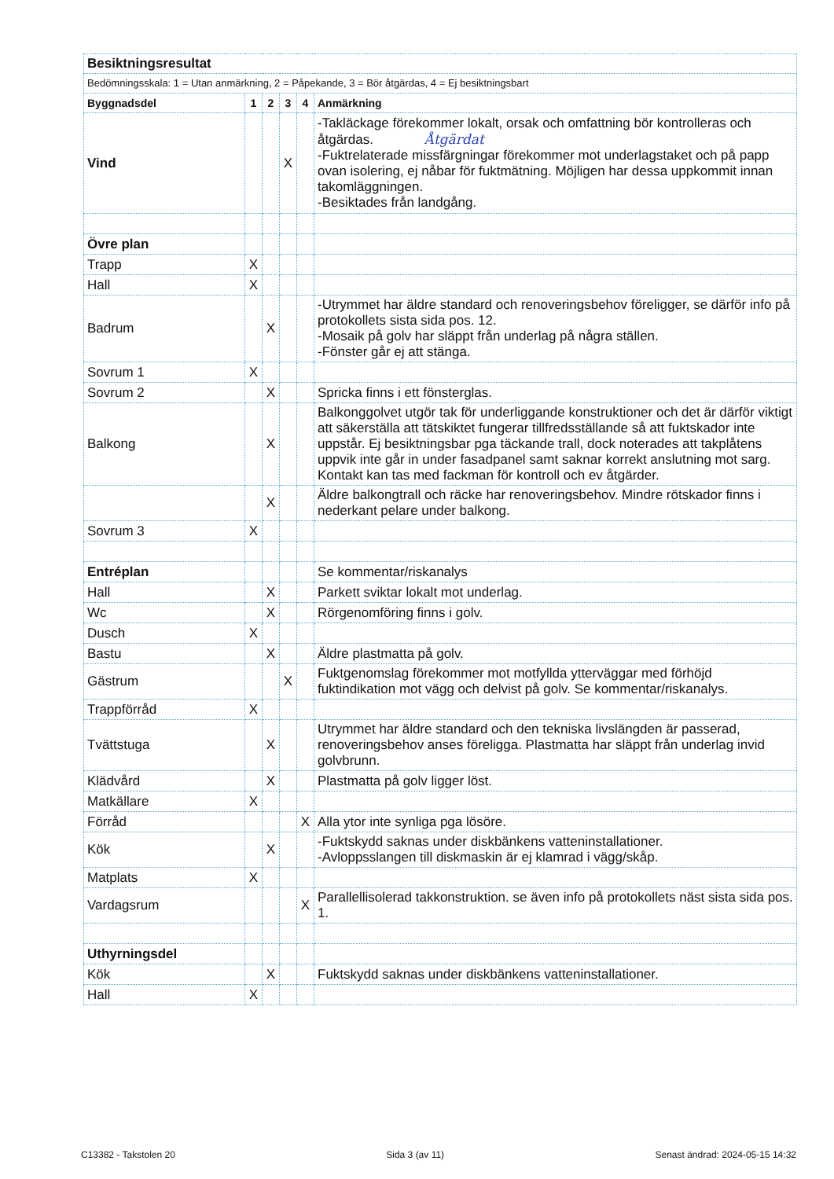| Besiktningsresultat | | | | | |
| Bedömningsskala: 1 = Utan anmärkning, 2 = Påpekande, 3 = Bör åtgärdas, 4 = Ej besiktningsbart | | | | | |
| Byggnadsdel | 1 | 2 | 3 | 4 | Anmärkning |
| Vind | | | X | | -Takläckage förekommer lokalt, orsak och omfattning bör kontrolleras och åtgärdas. Åtgärdat -Fuktrelaterade missfärgningar förekommer mot underlagstaket och på papp ovan isolering, ej nåbar för fuktmätning. Möjligen har dessa uppkommit innan takomläggningen. -Besiktades från landgång. |
| Övre plan | | | | | |
| Trapp | X | | | | |
| Hall | X | | | | |
| Badrum | | X | | | -Utrymmet har äldre standard och renoveringsbehov föreligger, se därför info på protokollets sista sida pos. 12. -Mosaik på golv har släppt från underlag på några ställen. -Fönster går ej att stänga. |
| Sovrum 1 | X | | | | |
| Sovrum 2 | | X | | | Spricka finns i ett fönsterglas. |
| Balkong | | X | | | Balkonggolvet utgör tak för underliggande konstruktioner och det är därför viktigt att säkerställa att tätskiktet fungerar tillfredsställande så att fuktskador inte uppstår. Ej besiktningsbar pga täckande trall, dock noterades att takplåtens uppvik inte går in under fasadpanel samt saknar korrekt anslutning mot sarg. Kontakt kan tas med fackman för kontroll och ev åtgärder. |
| | | X | | | Äldre balkongtrall och räcke har renoveringsbehov. Mindre rötskador finns i nederkant pelare under balkong. |
| Sovrum 3 | X | | | | |
| Entréplan | | | | | Se kommentar/riskanalys |
| Hall | | X | | | Parkett sviktar lokalt mot underlag. |
| Wc | | X | | | Rörgenomföring finns i golv. |
| Dusch | X | | | | |
| Bastu | | X | | | Äldre plastmatta på golv. |
| Gästrum | | | X | | Fuktgenomslag förekommer mot motfyllda ytterväggar med förhöjd fuktindikation mot vägg och delvist på golv. Se kommentar/riskanalys. |
| Trappförråd | X | | | | |
| Tvättstuga | | X | | | Utrymmet har äldre standard och den tekniska livslängden är passerad, renoveringsbehov anses föreligga. Plastmatta har släppt från underlag invid golvbrunn. |
| Klädvård | | X | | | Plastmatta på golv ligger löst. |
| Matkällare | X | | | | |
| Förråd | | | | X | Alla ytor inte synliga pga lösöre. |
| Kök | | X | | | -Fuktskydd saknas under diskbänkens vatteninstallationer. -Avloppsslangen till diskmaskin är ej klamrad i vägg/skåp. |
| Matplats | X | | | | |
| Vardagsrum | | | | X | Parallellisolerad takkonstruktion. se även info på protokollets näst sista sida pos. 1. |
| Uthyrningsdel | | | | | |
| Kök | | X | | | Fuktskydd saknas under diskbänkens vatteninstallationer. |
| Hall | X | | | | |
C13382 - Takstolen 20 Sida 3 (av 11) Senast ändrad: 2024-05-15 14:32